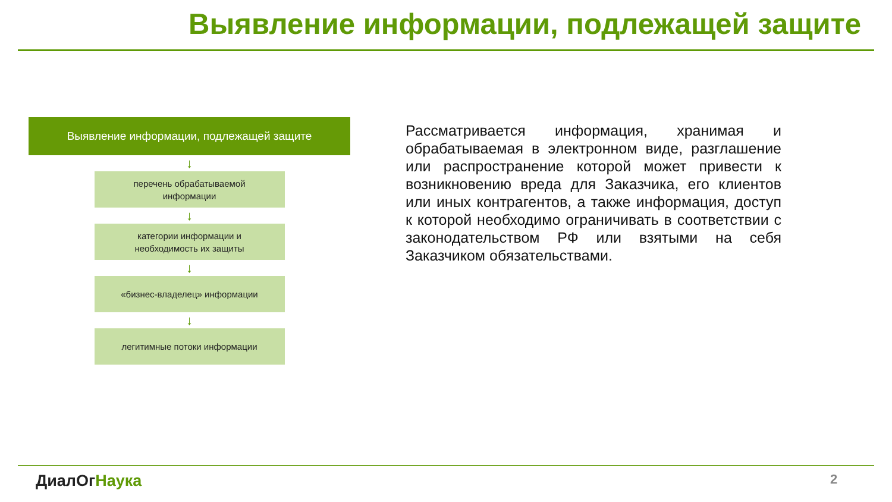Выявление информации, подлежащей защите
Выявление информации, подлежащей защите
↓
перечень обрабатываемой
информации
↓
категории информации и
необходимость их защиты
↓
«бизнес-владелец» информации
↓
легитимные потоки информации
Рассматривается информация, хранимая и обрабатываемая в электронном виде, разглашение или распространение которой может привести к возникновению вреда для Заказчика, его клиентов или иных контрагентов, а также информация, доступ к которой необходимо ограничивать в соответствии с законодательством РФ или взятыми на себя Заказчиком обязательствами.
ДиалОгНаука 2